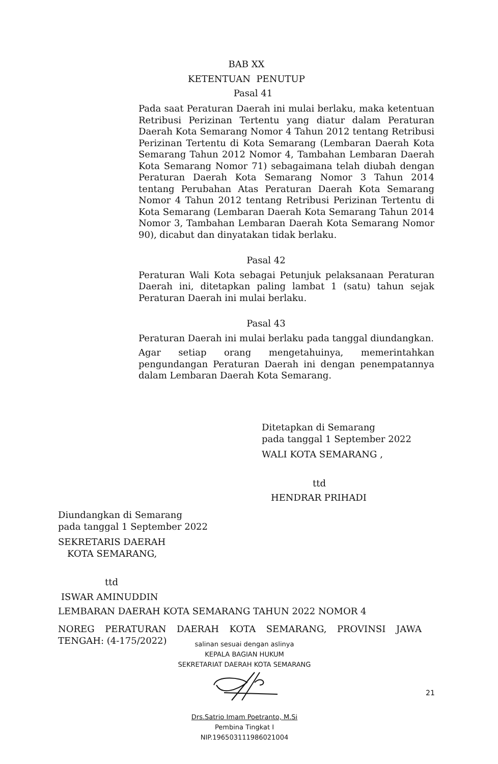BAB XX
KETENTUAN PENUTUP
Pasal 41
Pada saat Peraturan Daerah ini mulai berlaku, maka ketentuan Retribusi Perizinan Tertentu yang diatur dalam Peraturan Daerah Kota Semarang Nomor 4 Tahun 2012 tentang Retribusi Perizinan Tertentu di Kota Semarang (Lembaran Daerah Kota Semarang Tahun 2012 Nomor 4, Tambahan Lembaran Daerah Kota Semarang Nomor 71) sebagaimana telah diubah dengan Peraturan Daerah Kota Semarang Nomor 3 Tahun 2014 tentang Perubahan Atas Peraturan Daerah Kota Semarang Nomor 4 Tahun 2012 tentang Retribusi Perizinan Tertentu di Kota Semarang (Lembaran Daerah Kota Semarang Tahun 2014 Nomor 3, Tambahan Lembaran Daerah Kota Semarang Nomor 90), dicabut dan dinyatakan tidak berlaku.
Pasal 42
Peraturan Wali Kota sebagai Petunjuk pelaksanaan Peraturan Daerah ini, ditetapkan paling lambat 1 (satu) tahun sejak Peraturan Daerah ini mulai berlaku.
Pasal 43
Peraturan Daerah ini mulai berlaku pada tanggal diundangkan.
Agar setiap orang mengetahuinya, memerintahkan pengundangan Peraturan Daerah ini dengan penempatannya dalam Lembaran Daerah Kota Semarang.
Ditetapkan di Semarang
pada tanggal 1 September 2022
WALI KOTA SEMARANG ,
ttd
HENDRAR PRIHADI
Diundangkan di Semarang
pada tanggal 1 September 2022
SEKRETARIS DAERAH
KOTA SEMARANG,
ttd
ISWAR AMINUDDIN
LEMBARAN DAERAH KOTA SEMARANG TAHUN 2022 NOMOR 4
NOREG PERATURAN DAERAH KOTA SEMARANG, PROVINSI JAWA TENGAH: (4-175/2022)
salinan sesuai dengan aslinya
KEPALA BAGIAN HUKUM
SEKRETARIAT DAERAH KOTA SEMARANG
21
Drs.Satrio Imam Poetranto, M.Si
Pembina Tingkat I
NIP.196503111986021004